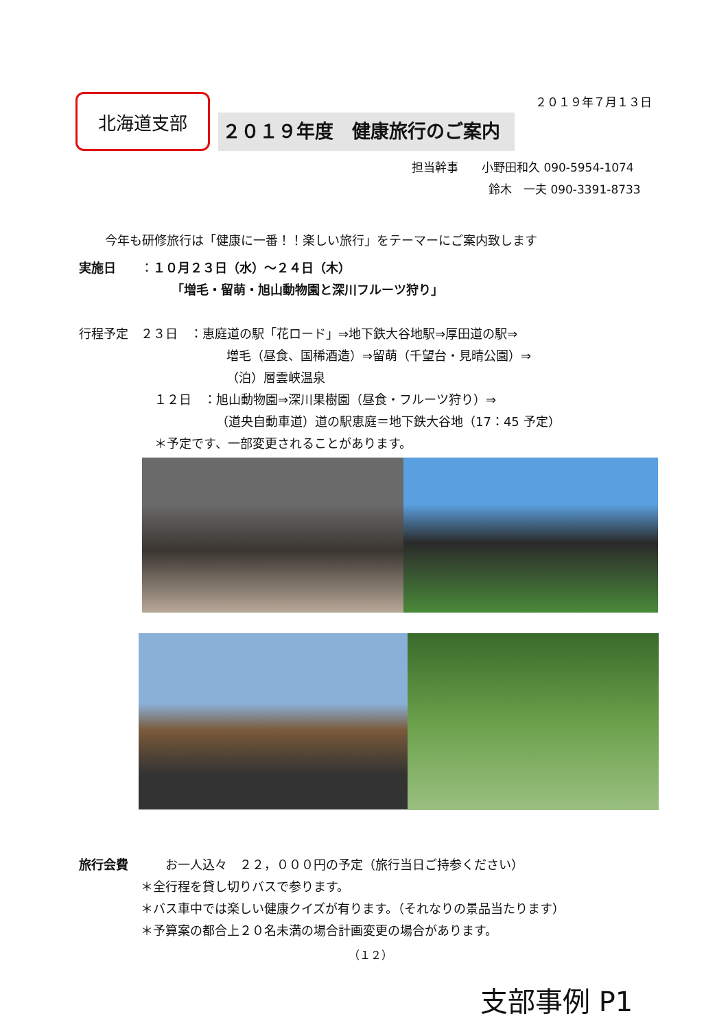２０１９年７月１３日
北海道支部
２０１９年度　健康旅行のご案内
担当幹事　　小野田和久 090-5954-1074
鈴木　一夫 090-3391-8733
今年も研修旅行は「健康に一番！！楽しい旅行」をテーマーにご案内致します
実施日　　：１０月２３日（水）～２４日（木）
「増毛・留萌・旭山動物園と深川フルーツ狩り」
行程予定　２３日　：恵庭道の駅「花ロード」⇒地下鉄大谷地駅⇒厚田道の駅⇒
増毛（昼食、国稀酒造）⇒留萌（千望台・見晴公園）⇒
（泊）層雲峡温泉
１２日　：旭山動物園⇒深川果樹園（昼食・フルーツ狩り）⇒
（道央自動車道）道の駅恵庭＝地下鉄大谷地（17：45 予定）
＊予定です、一部変更されることがあります。
旅行会費　　　お一人込々　２２，０００円の予定（旅行当日ご持参ください）
＊全行程を貸し切りバスで参ります。
＊バス車中では楽しい健康クイズが有ります。（それなりの景品当たります）
＊予算案の都合上２０名未満の場合計画変更の場合があります。
（１２）
支部事例 P1